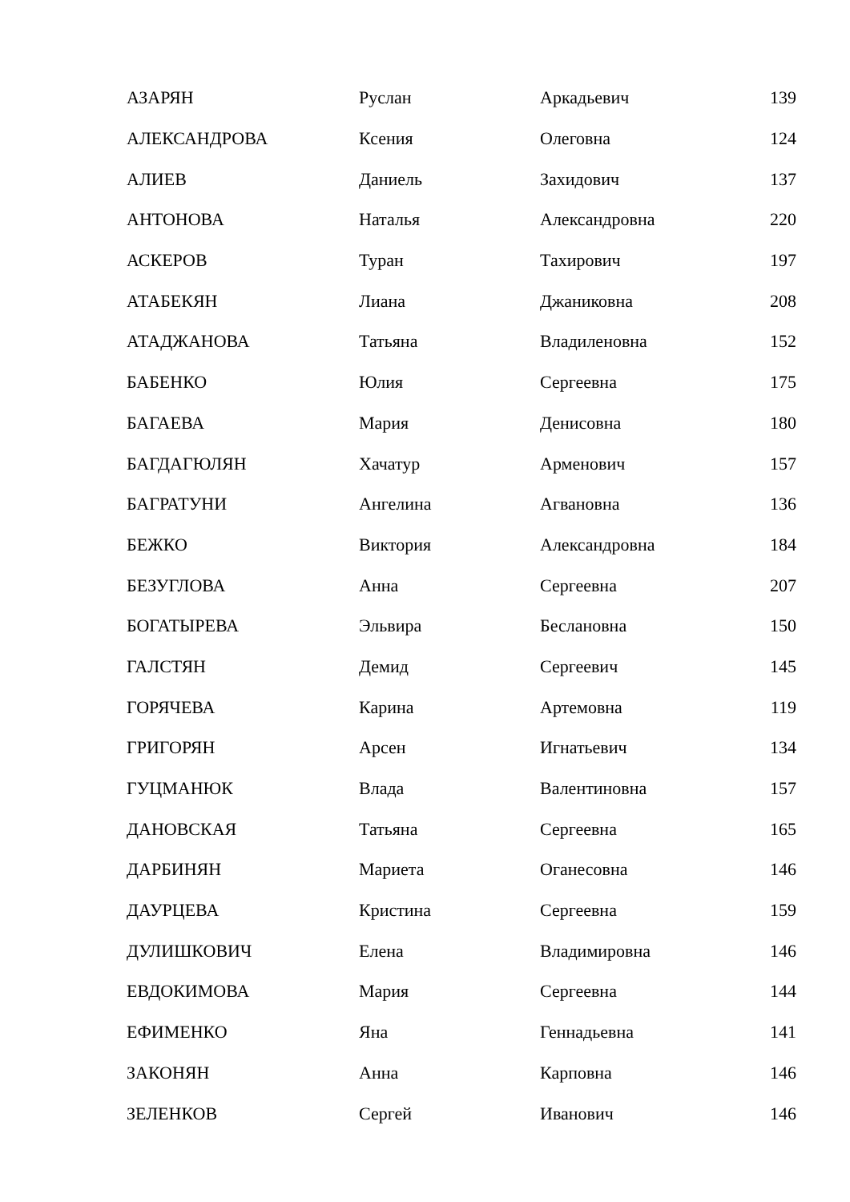| АЗАРЯН | Руслан | Аркадьевич | 139 |
| АЛЕКСАНДРОВА | Ксения | Олеговна | 124 |
| АЛИЕВ | Даниель | Захидович | 137 |
| АНТОНОВА | Наталья | Александровна | 220 |
| АСКЕРОВ | Туран | Тахирович | 197 |
| АТАБЕКЯН | Лиана | Джаниковна | 208 |
| АТАДЖАНОВА | Татьяна | Владиленовна | 152 |
| БАБЕНКО | Юлия | Сергеевна | 175 |
| БАГАЕВА | Мария | Денисовна | 180 |
| БАГДАГЮЛЯН | Хачатур | Арменович | 157 |
| БАГРАТУНИ | Ангелина | Агвановна | 136 |
| БЕЖКО | Виктория | Александровна | 184 |
| БЕЗУГЛОВА | Анна | Сергеевна | 207 |
| БОГАТЫРЕВА | Эльвира | Беслановна | 150 |
| ГАЛСТЯН | Демид | Сергеевич | 145 |
| ГОРЯЧЕВА | Карина | Артемовна | 119 |
| ГРИГОРЯН | Арсен | Игнатьевич | 134 |
| ГУЦМАНЮК | Влада | Валентиновна | 157 |
| ДАНОВСКАЯ | Татьяна | Сергеевна | 165 |
| ДАРБИНЯН | Мариета | Оганесовна | 146 |
| ДАУРЦЕВА | Кристина | Сергеевна | 159 |
| ДУЛИШКОВИЧ | Елена | Владимировна | 146 |
| ЕВДОКИМОВА | Мария | Сергеевна | 144 |
| ЕФИМЕНКО | Яна | Геннадьевна | 141 |
| ЗАКОНЯН | Анна | Карповна | 146 |
| ЗЕЛЕНКОВ | Сергей | Иванович | 146 |